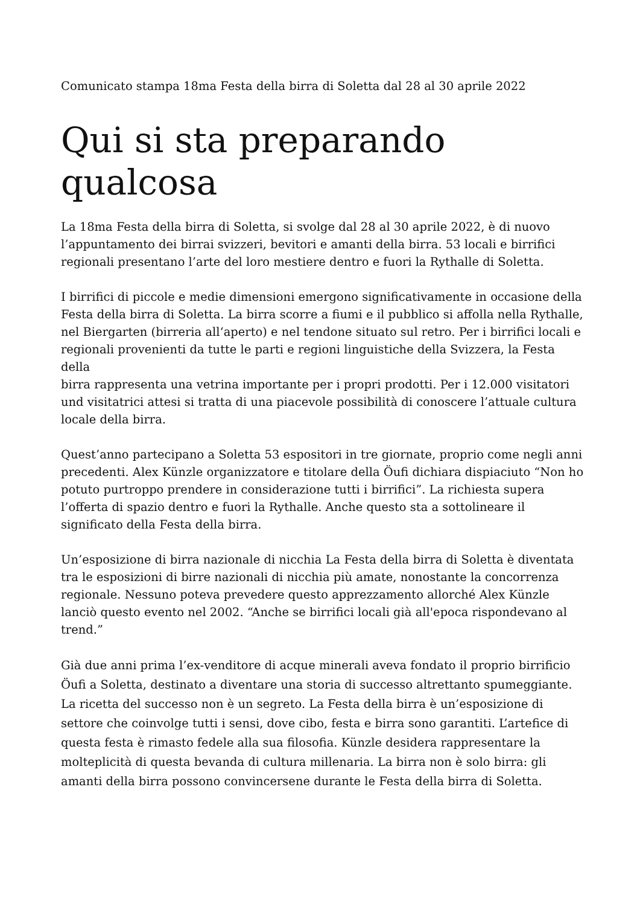Comunicato stampa 18ma Festa della birra di Soletta dal 28 al 30 aprile 2022
Qui si sta preparando qualcosa
La 18ma Festa della birra di Soletta, si svolge dal 28 al 30 aprile 2022, è di nuovo l’appuntamento dei birrai svizzeri, bevitori e amanti della birra. 53 locali e birrifici regionali presentano l’arte del loro mestiere dentro e fuori la Rythalle di Soletta.
I birrifici di piccole e medie dimensioni emergono significativamente in occasione della Festa della birra di Soletta. La birra scorre a fiumi e il pubblico si affolla nella Rythalle, nel Biergarten (birreria all‘aperto) e nel tendone situato sul retro. Per i birrifici locali e regionali provenienti da tutte le parti e regioni linguistiche della Svizzera, la Festa della
birra rappresenta una vetrina importante per i propri prodotti. Per i 12.000 visitatori und visitatrici attesi si tratta di una piacevole possibilità di conoscere l’attuale cultura locale della birra.
Quest’anno partecipano a Soletta 53 espositori in tre giornate, proprio come negli anni precedenti. Alex Künzle organizzatore e titolare della Öufi dichiara dispiaciuto “Non ho potuto purtroppo prendere in considerazione tutti i birrifici”. La richiesta supera l’offerta di spazio dentro e fuori la Rythalle. Anche questo sta a sottolineare il significato della Festa della birra.
Un’esposizione di birra nazionale di nicchia La Festa della birra di Soletta è diventata tra le esposizioni di birre nazionali di nicchia più amate, nonostante la concorrenza regionale. Nessuno poteva prevedere questo apprezzamento allorché Alex Künzle lanciò questo evento nel 2002. “Anche se birrifici locali già all'epoca rispondevano al trend.”
Già due anni prima l’ex-venditore di acque minerali aveva fondato il proprio birrificio Öufi a Soletta, destinato a diventare una storia di successo altrettanto spumeggiante.
La ricetta del successo non è un segreto. La Festa della birra è un’esposizione di settore che coinvolge tutti i sensi, dove cibo, festa e birra sono garantiti. L’artefice di questa festa è rimasto fedele alla sua filosofia. Künzle desidera rappresentare la molteplicità di questa bevanda di cultura millenaria. La birra non è solo birra: gli amanti della birra possono convincersene durante le Festa della birra di Soletta.